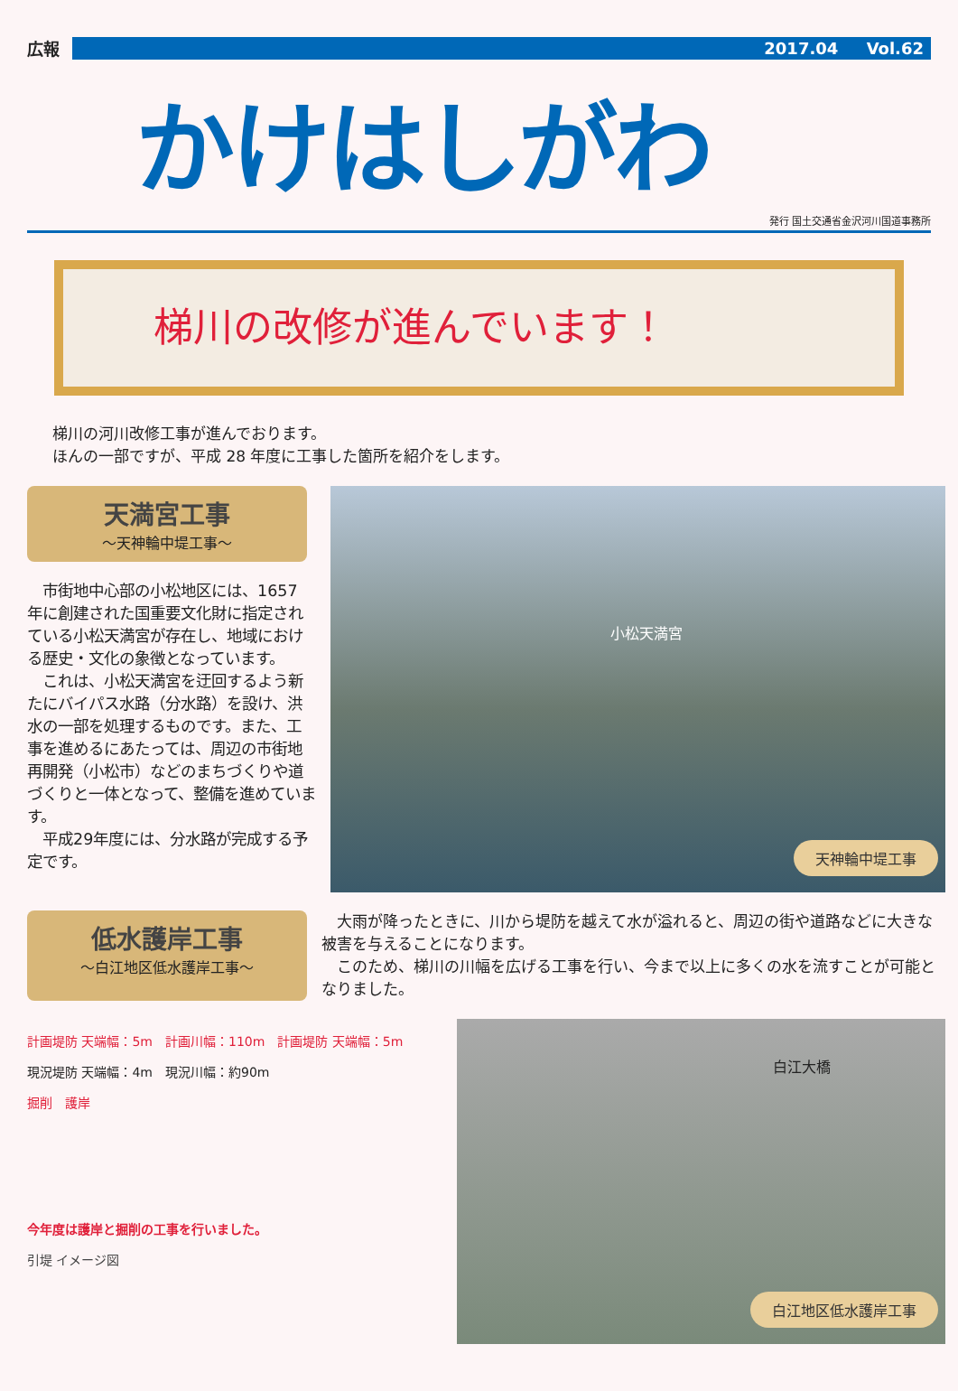広報 2017.04 Vol.62
かけはしがわ
発行 国土交通省金沢河川国道事務所
梯川の改修が進んでいます！
梯川の河川改修工事が進んでおります。
ほんの一部ですが、平成 28 年度に工事した箇所を紹介をします。
天満宮工事
～天神輪中堤工事～
　市街地中心部の小松地区には、1657 年に創建された国重要文化財に指定されている小松天満宮が存在し、地域における歴史・文化の象徴となっています。
　これは、小松天満宮を迂回するよう新たにバイパス水路（分水路）を設け、洪水の一部を処理するものです。また、工事を進めるにあたっては、周辺の市街地再開発（小松市）などのまちづくりや道づくりと一体となって、整備を進めています。
　平成29年度には、分水路が完成する予定です。
小松天満宮
天神輪中堤工事
低水護岸工事
～白江地区低水護岸工事～
　大雨が降ったときに、川から堤防を越えて水が溢れると、周辺の街や道路などに大きな被害を与えることになります。
　このため、梯川の川幅を広げる工事を行い、今まで以上に多くの水を流すことが可能となりました。
計画堤防 天端幅：5m　計画川幅：110m　計画堤防 天端幅：5m
現況堤防 天端幅：4m　現況川幅：約90m
掘削　護岸
今年度は護岸と掘削の工事を行いました。
引堤 イメージ図
白江大橋
白江地区低水護岸工事